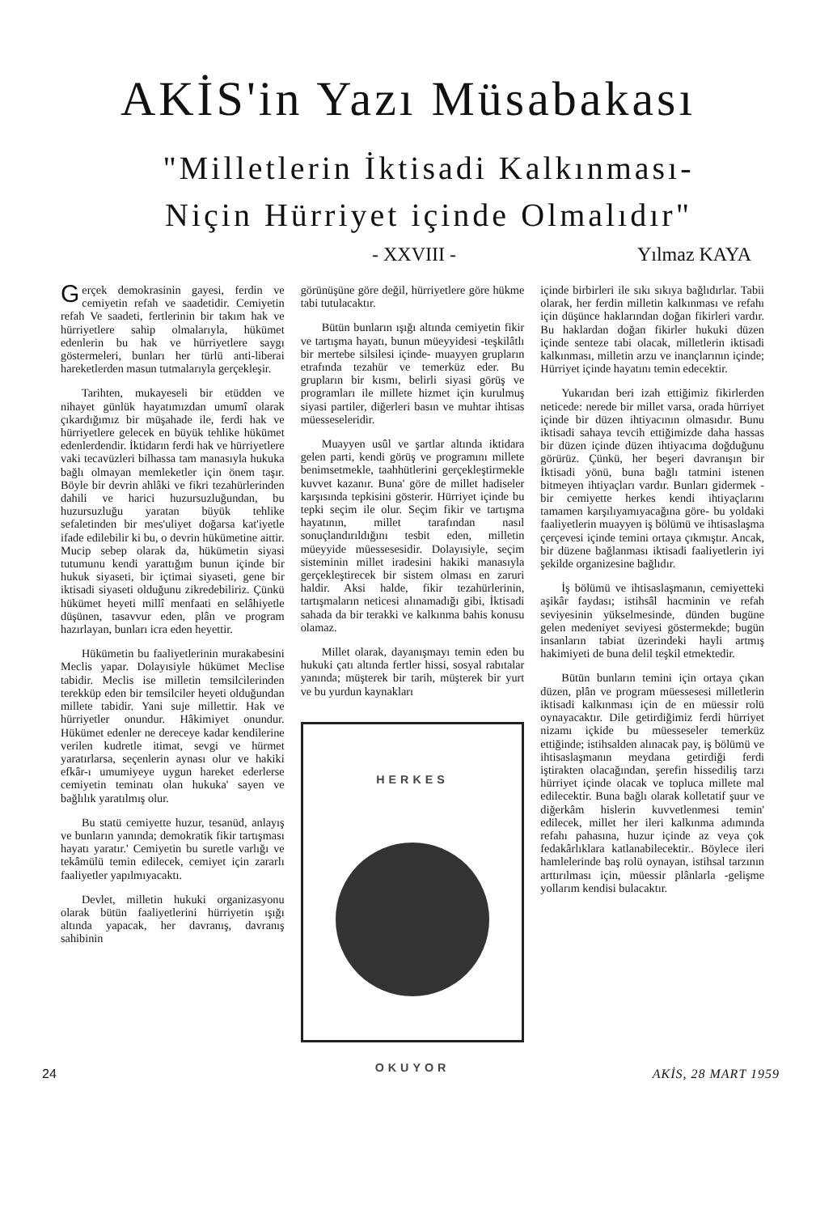AKİS'in Yazı Müsabakası
"Milletlerin İktisadi Kalkınması-
Niçin Hürriyet içinde Olmalıdır"
- XXVIII - Yılmaz KAYA
Gerçek demokrasinin gayesi, ferdin ve cemiyetin refah ve saadetidir. Cemiyetin refah Ve saadeti, fertlerinin bir takım hak ve hürriyetlere sahip olmalarıyla, hükümet edenlerin bu hak ve hürriyetlere saygı göstermeleri, bunları her türlü anti-liberai hareketlerden masun tutmalarıyla gerçekleşir.
Tarihten, mukayeseli bir etüdden ve nihayet günlük hayatımızdan umumî olarak çıkardığımız bir müşahade ile, ferdi hak ve hürriyetlere gelecek en büyük tehlike hükümet edenlerdendir. İktidarın ferdi hak ve hürriyetlere vaki tecavüzleri bilhassa tam manasıyla hukuka bağlı olmayan memleketler için önem taşır. Böyle bir devrin ahlâki ve fikri tezahürlerinden dahili ve harici huzursuzluğundan, bu huzursuzluğu yaratan büyük tehlike sefaletinden bir mes'uliyet doğarsa kat'iyetle ifade edilebilir ki bu, o devrin hükümetine aittir. Mucip sebep olarak da, hükümetin siyasi tutumunu kendi yarattığım bunun içinde bir hukuk siyaseti, bir içtimai siyaseti, gene bir iktisadi siyaseti olduğunu zikredebiliriz. Çünkü hükümet heyeti millî menfaati en selâhiyetle düşünen, tasavvur eden, plân ve program hazırlayan, bunları icra eden heyettir.
Hükümetin bu faaliyetlerinin murakabesini Meclis yapar. Dolayısiyle hükümet Meclise tabidir. Meclis ise milletin temsilcilerinden terekküp eden bir temsilciler heyeti olduğundan millete tabidir. Yani suje millettir. Hak ve hürriyetler onundur. Hâkimiyet onundur. Hükümet edenler ne dereceye kadar kendilerine verilen kudretle itimat, sevgi ve hürmet yaratırlarsa, seçenlerin aynası olur ve hakiki efkâr-ı umumiyeye uygun hareket ederlerse cemiyetin teminatı olan hukuka' sayen ve bağlılık yaratılmış olur.
Bu statü cemiyette huzur, tesanüd, anlayış ve bunların yanında; demokratik fikir tartışması hayatı yaratır.' Cemiyetin bu suretle varlığı ve tekâmülü temin edilecek, cemiyet için zararlı faaliyetler yapılmıyacaktı.
Devlet, milletin hukuki organizasyonu olarak bütün faaliyetlerini hürriyetin ışığı altında yapacak, her davranış, davranış sahibinin
görünüşüne göre değil, hürriyetlere göre hükme tabi tutulacaktır.
Bütün bunların ışığı altında cemiyetin fikir ve tartışma hayatı, bunun müeyyidesi -teşkilâtlı bir mertebe silsilesi içinde- muayyen grupların etrafında tezahür ve temerküz eder. Bu grupların bir kısmı, belirli siyasi görüş ve programları ile millete hizmet için kurulmuş siyasi partiler, diğerleri basın ve muhtar ihtisas müesseseleridir.
Muayyen usûl ve şartlar altında iktidara gelen parti, kendi görüş ve programını millete benimsetmekle, taahhütlerini gerçekleştirmekle kuvvet kazanır. Buna' göre de millet hadiseler karşısında tepkisini gösterir. Hürriyet içinde bu tepki seçim ile olur. Seçim fikir ve tartışma hayatının, millet tarafından nasıl sonuçlandırıldığını tesbit eden, milletin müeyyide müessesesidir. Dolayısiyle, seçim sisteminin millet iradesini hakiki manasıyla gerçekleştirecek bir sistem olması en zaruri haldir. Aksi halde, fikir tezahürlerinin, tartışmaların neticesi alınamadığı gibi, İktisadi sahada da bir terakki ve kalkınma bahis konusu olamaz.
Millet olarak, dayanışmayı temin eden bu hukuki çatı altında fertler hissi, sosyal rabıtalar yanında; müşterek bir tarih, müşterek bir yurt ve bu yurdun kaynakları
HERKES
OKUYOR
içinde birbirleri ile sıkı sıkıya bağlıdırlar. Tabii olarak, her ferdin milletin kalkınması ve refahı için düşünce haklarından doğan fikirleri vardır. Bu haklardan doğan fikirler hukuki düzen içinde senteze tabi olacak, milletlerin iktisadi kalkınması, milletin arzu ve inançlarının içinde; Hürriyet içinde hayatını temin edecektir.
Yukarıdan beri izah ettiğimiz fikirlerden neticede: nerede bir millet varsa, orada hürriyet içinde bir düzen ihtiyacının olmasıdır. Bunu iktisadi sahaya tevcih ettiğimizde daha hassas bir düzen içinde düzen ihtiyacıma doğduğunu görürüz. Çünkü, her beşeri davranışın bir İktisadi yönü, buna bağlı tatmini istenen bitmeyen ihtiyaçları vardır. Bunları gidermek -bir cemiyette herkes kendi ihtiyaçlarını tamamen karşılıyamıyacağına göre- bu yoldaki faaliyetlerin muayyen iş bölümü ve ihtisaslaşma çerçevesi içinde temini ortaya çıkmıştır. Ancak, bir düzene bağlanması iktisadi faaliyetlerin iyi şekilde organizesine bağlıdır.
İş bölümü ve ihtisaslaşmanın, cemiyetteki aşikâr faydası; istihsâl hacminin ve refah seviyesinin yükselmesinde, dünden bugüne gelen medeniyet seviyesi göstermekde; bugün insanların tabiat üzerindeki hayli artmış hakimiyeti de buna delil teşkil etmektedir.
Bütün bunların temini için ortaya çıkan düzen, plân ve program müessesesi milletlerin iktisadi kalkınması için de en müessir rolü oynayacaktır. Dile getirdiğimiz ferdi hürriyet nizamı içkide bu müesseseler temerküz ettiğinde; istihsalden alınacak pay, iş bölümü ve ihtisaslaşmanın meydana getirdiği ferdi iştirakten olacağından, şerefin hissediliş tarzı hürriyet içinde olacak ve topluca millete mal edilecektir. Buna bağlı olarak kolletatif şuur ve diğerkâm hislerin kuvvetlenmesi temin' edilecek, millet her ileri kalkınma adımında refahı pahasına, huzur içinde az veya çok fedakârlıklara katlanabilecektir.. Böylece ileri hamlelerinde baş rolü oynayan, istihsal tarzının arttırılması için, müessir plânlarla -gelişme yollarım kendisi bulacaktır.
24 AKİS, 28 MART 1959